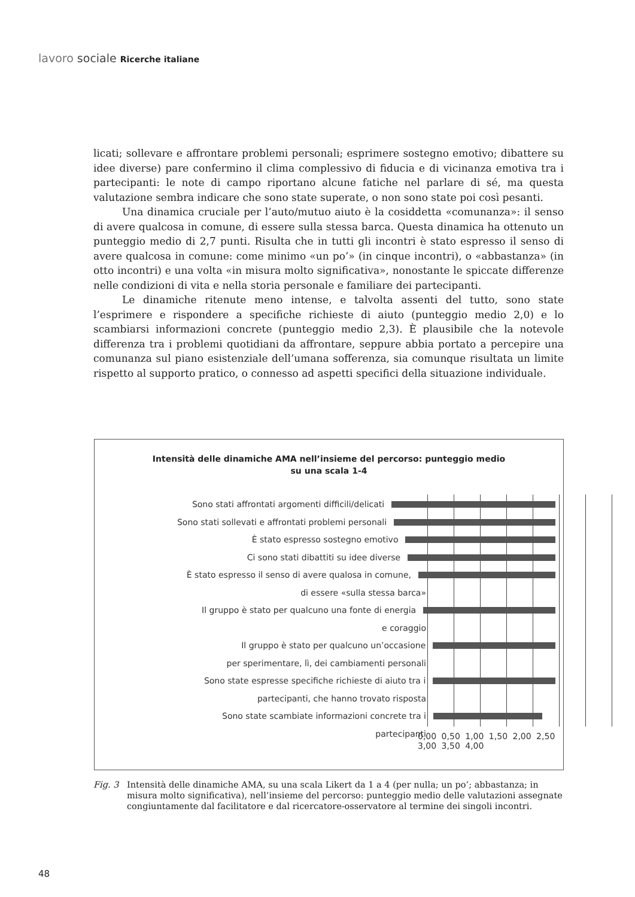lavoro sociale Ricerche italiane
licati; sollevare e affrontare problemi personali; esprimere sostegno emotivo; dibattere su idee diverse) pare confermino il clima complessivo di fiducia e di vicinanza emotiva tra i partecipanti: le note di campo riportano alcune fatiche nel parlare di sé, ma questa valutazione sembra indicare che sono state superate, o non sono state poi così pesanti.
Una dinamica cruciale per l’auto/mutuo aiuto è la cosiddetta «comunanza»: il senso di avere qualcosa in comune, di essere sulla stessa barca. Questa dinamica ha ottenuto un punteggio medio di 2,7 punti. Risulta che in tutti gli incontri è stato espresso il senso di avere qualcosa in comune: come minimo «un po’» (in cinque incontri), o «abbastanza» (in otto incontri) e una volta «in misura molto significativa», nonostante le spiccate differenze nelle condizioni di vita e nella storia personale e familiare dei partecipanti.
Le dinamiche ritenute meno intense, e talvolta assenti del tutto, sono state l’esprimere e rispondere a specifiche richieste di aiuto (punteggio medio 2,0) e lo scambiarsi informazioni concrete (punteggio medio 2,3). È plausibile che la notevole differenza tra i problemi quotidiani da affrontare, seppure abbia portato a percepire una comunanza sul piano esistenziale dell’umana sofferenza, sia comunque risultata un limite rispetto al supporto pratico, o connesso ad aspetti specifici della situazione individuale.
Intensità delle dinamiche AMA nell’insieme del percorso: punteggio medio
su una scala 1-4
Sono stati affrontati argomenti difficili/delicati
Sono stati sollevati e affrontati problemi personali
È stato espresso sostegno emotivo
Ci sono stati dibattiti su idee diverse
È stato espresso il senso di avere qualosa in comune,
di essere «sulla stessa barca»
Il gruppo è stato per qualcuno una fonte di energia
e coraggio
Il gruppo è stato per qualcuno un’occasione
per sperimentare, lì, dei cambiamenti personali
Sono state espresse specifiche richieste di aiuto tra i
partecipanti, che hanno trovato risposta
Sono state scambiate informazioni concrete tra i
partecipanti
0,00 0,50 1,00 1,50 2,00 2,50 3,00 3,50 4,00
Fig. 3 Intensità delle dinamiche AMA, su una scala Likert da 1 a 4 (per nulla; un po’; abbastanza; in misura molto significativa), nell’insieme del percorso: punteggio medio delle valutazioni assegnate congiuntamente dal facilitatore e dal ricercatore-osservatore al termine dei singoli incontri.
48